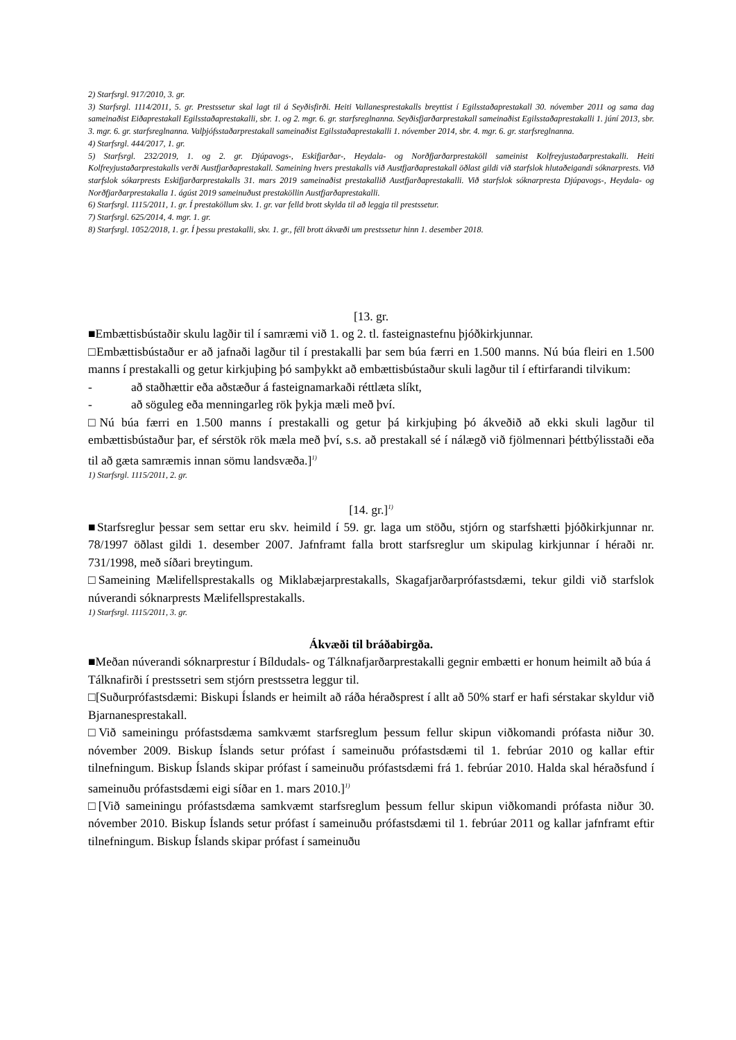2) Starfsrgl. 917/2010, 3. gr.
3) Starfsrgl. 1114/2011, 5. gr. Prestssetur skal lagt til á Seyðisfirði. Heiti Vallanesprestakalls breyttist í Egilsstaðaprestakall 30. nóvember 2011 og sama dag sameinaðist Eiðaprestakall Egilsstaðaprestakalli, sbr. 1. og 2. mgr. 6. gr. starfsreglnanna. Seyðisfjarðarprestakall sameinaðist Egilsstaðaprestakalli 1. júní 2013, sbr. 3. mgr. 6. gr. starfsreglnanna. Valþjófsstaðarprestakall sameinaðist Egilsstaðaprestakalli 1. nóvember 2014, sbr. 4. mgr. 6. gr. starfsreglnanna.
4) Starfsrgl. 444/2017, 1. gr.
5) Starfsrgl. 232/2019, 1. og 2. gr. Djúpavogs-, Eskifjarðar-, Heydala- og Norðfjarðarprestaköll sameinist Kolfreyjustaðarprestakalli. Heiti Kolfreyjustaðarprestakalls verði Austfjarðaprestakall. Sameining hvers prestakalls við Austfjarðaprestakall öðlast gildi við starfslok hlutaðeigandi sóknarprests. Við starfslok sókarprests Eskifjarðarprestakalls 31. mars 2019 sameinaðist prestakallið Austfjarðaprestakalli. Við starfslok sóknarpresta Djúpavogs-, Heydala- og Norðfjarðarprestakalla 1. ágúst 2019 sameinuðust prestaköllin Austfjarðaprestakalli.
6) Starfsrgl. 1115/2011, 1. gr. Í prestaköllum skv. 1. gr. var felld brott skylda til að leggja til prestssetur.
7) Starfsrgl. 625/2014, 4. mgr. 1. gr.
8) Starfsrgl. 1052/2018, 1. gr. Í þessu prestakalli, skv. 1. gr., féll brott ákvæði um prestssetur hinn 1. desember 2018.
[13. gr.
■Embættisbústaðir skulu lagðir til í samræmi við 1. og 2. tl. fasteignastefnu þjóðkirkjunnar.
□Embættisbústaður er að jafnaði lagður til í prestakalli þar sem búa færri en 1.500 manns. Nú búa fleiri en 1.500 manns í prestakalli og getur kirkjuþing þó samþykkt að embættisbústaður skuli lagður til í eftirfarandi tilvikum:
- að staðhættir eða aðstæður á fasteignamarkaði réttlæta slíkt,
- að söguleg eða menningarleg rök þykja mæli með því.
□Nú búa færri en 1.500 manns í prestakalli og getur þá kirkjuþing þó ákveðið að ekki skuli lagður til embættisbústaður þar, ef sérstök rök mæla með því, s.s. að prestakall sé í nálægð við fjölmennari þéttbýlisstaði eða til að gæta samræmis innan sömu landsvæða.]<sup>1)</sup>
1) Starfsrgl. 1115/2011, 2. gr.
[14. gr.]<sup>1)</sup>
■Starfsreglur þessar sem settar eru skv. heimild í 59. gr. laga um stöðu, stjórn og starfshætti þjóðkirkjunnar nr. 78/1997 öðlast gildi 1. desember 2007. Jafnframt falla brott starfsreglur um skipulag kirkjunnar í héraði nr. 731/1998, með síðari breytingum.
□Sameining Mælifellsprestakalls og Miklabæjarprestakalls, Skagafjarðarprófastsdæmi, tekur gildi við starfslok núverandi sóknarprests Mælifellsprestakalls.
1) Starfsrgl. 1115/2011, 3. gr.
Ákvæði til bráðabirgða.
■Meðan núverandi sóknarprestur í Bíldudals- og Tálknafjarðarprestakalli gegnir embætti er honum heimilt að búa á Tálknafirði í prestssetri sem stjórn prestssetra leggur til.
□[Suðurprófastsdæmi: Biskupi Íslands er heimilt að ráða héraðsprest í allt að 50% starf er hafi sérstakar skyldur við Bjarnanesprestakall.
□Við sameiningu prófastsdæma samkvæmt starfsreglum þessum fellur skipun viðkomandi prófasta niður 30. nóvember 2009. Biskup Íslands setur prófast í sameinuðu prófastsdæmi til 1. febrúar 2010 og kallar eftir tilnefningum. Biskup Íslands skipar prófast í sameinuðu prófastsdæmi frá 1. febrúar 2010. Halda skal héraðsfund í sameinuðu prófastsdæmi eigi síðar en 1. mars 2010.]<sup>1)</sup>
□[Við sameiningu prófastsdæma samkvæmt starfsreglum þessum fellur skipun viðkomandi prófasta niður 30. nóvember 2010. Biskup Íslands setur prófast í sameinuðu prófastsdæmi til 1. febrúar 2011 og kallar jafnframt eftir tilnefningum. Biskup Íslands skipar prófast í sameinuðu